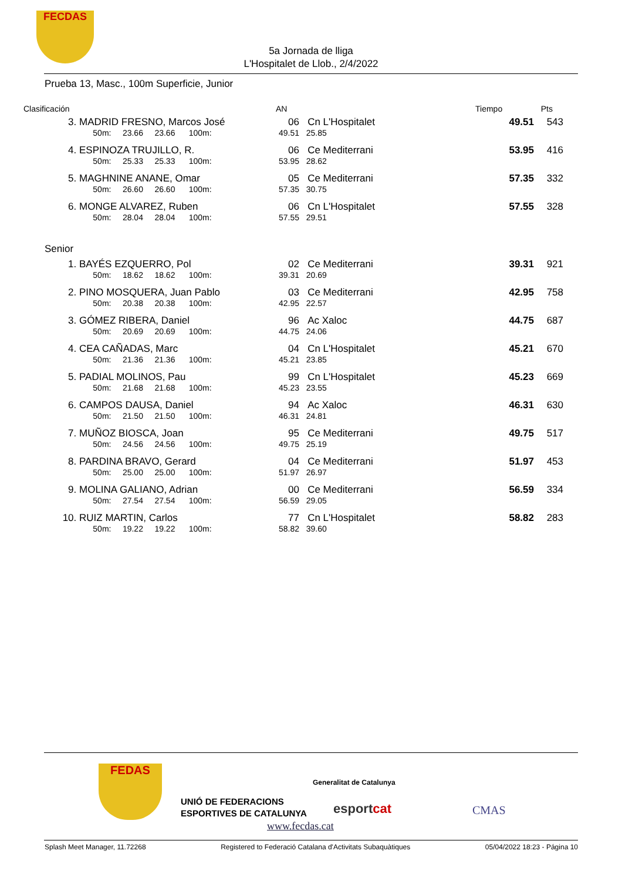FECDAS
5a Jornada de lliga
L'Hospitalet de Llob., 2/4/2022
Prueba 13, Masc., 100m Superficie, Junior
| Clasificación | | | AN | | Tiempo | Pts |
| --- | --- | --- | --- | --- | --- | --- |
| 3. | MADRID FRESNO, Marcos José | | 06 | Cn L'Hospitalet | 49.51 | 543 |
| | 50m: 23.66 23.66 100m: | 49.51 | | 25.85 | | |
| 4. | ESPINOZA TRUJILLO, R. | | 06 | Ce Mediterrani | 53.95 | 416 |
| | 50m: 25.33 25.33 100m: | 53.95 | | 28.62 | | |
| 5. | MAGHNINE ANANE, Omar | | 05 | Ce Mediterrani | 57.35 | 332 |
| | 50m: 26.60 26.60 100m: | 57.35 | | 30.75 | | |
| 6. | MONGE ALVAREZ, Ruben | | 06 | Cn L'Hospitalet | 57.55 | 328 |
| | 50m: 28.04 28.04 100m: | 57.55 | | 29.51 | | |
| Senior | | | | | | |
| 1. | BAYÉS EZQUERRO, Pol | | 02 | Ce Mediterrani | 39.31 | 921 |
| | 50m: 18.62 18.62 100m: | 39.31 | | 20.69 | | |
| 2. | PINO MOSQUERA, Juan Pablo | | 03 | Ce Mediterrani | 42.95 | 758 |
| | 50m: 20.38 20.38 100m: | 42.95 | | 22.57 | | |
| 3. | GÓMEZ RIBERA, Daniel | | 96 | Ac Xaloc | 44.75 | 687 |
| | 50m: 20.69 20.69 100m: | 44.75 | | 24.06 | | |
| 4. | CEA CAÑADAS, Marc | | 04 | Cn L'Hospitalet | 45.21 | 670 |
| | 50m: 21.36 21.36 100m: | 45.21 | | 23.85 | | |
| 5. | PADIAL MOLINOS, Pau | | 99 | Cn L'Hospitalet | 45.23 | 669 |
| | 50m: 21.68 21.68 100m: | 45.23 | | 23.55 | | |
| 6. | CAMPOS DAUSA, Daniel | | 94 | Ac Xaloc | 46.31 | 630 |
| | 50m: 21.50 21.50 100m: | 46.31 | | 24.81 | | |
| 7. | MUÑOZ BIOSCA, Joan | | 95 | Ce Mediterrani | 49.75 | 517 |
| | 50m: 24.56 24.56 100m: | 49.75 | | 25.19 | | |
| 8. | PARDINA BRAVO, Gerard | | 04 | Ce Mediterrani | 51.97 | 453 |
| | 50m: 25.00 25.00 100m: | 51.97 | | 26.97 | | |
| 9. | MOLINA GALIANO, Adrian | | 00 | Ce Mediterrani | 56.59 | 334 |
| | 50m: 27.54 27.54 100m: | 56.59 | | 29.05 | | |
| 10. | RUIZ MARTIN, Carlos | | 77 | Cn L'Hospitalet | 58.82 | 283 |
| | 50m: 19.22 19.22 100m: | 58.82 | | 39.60 | | |
FEDAS
UNIÓ DE FEDERACIONS
ESPORTIVES DE CATALUNYA
Generalitat de Catalunya
esportcat
www.fecdas.cat
CMAS
Splash Meet Manager, 11.72268 Registered to Federació Catalana d'Activitats Subaquàtiques 05/04/2022 18:23 - Página 10